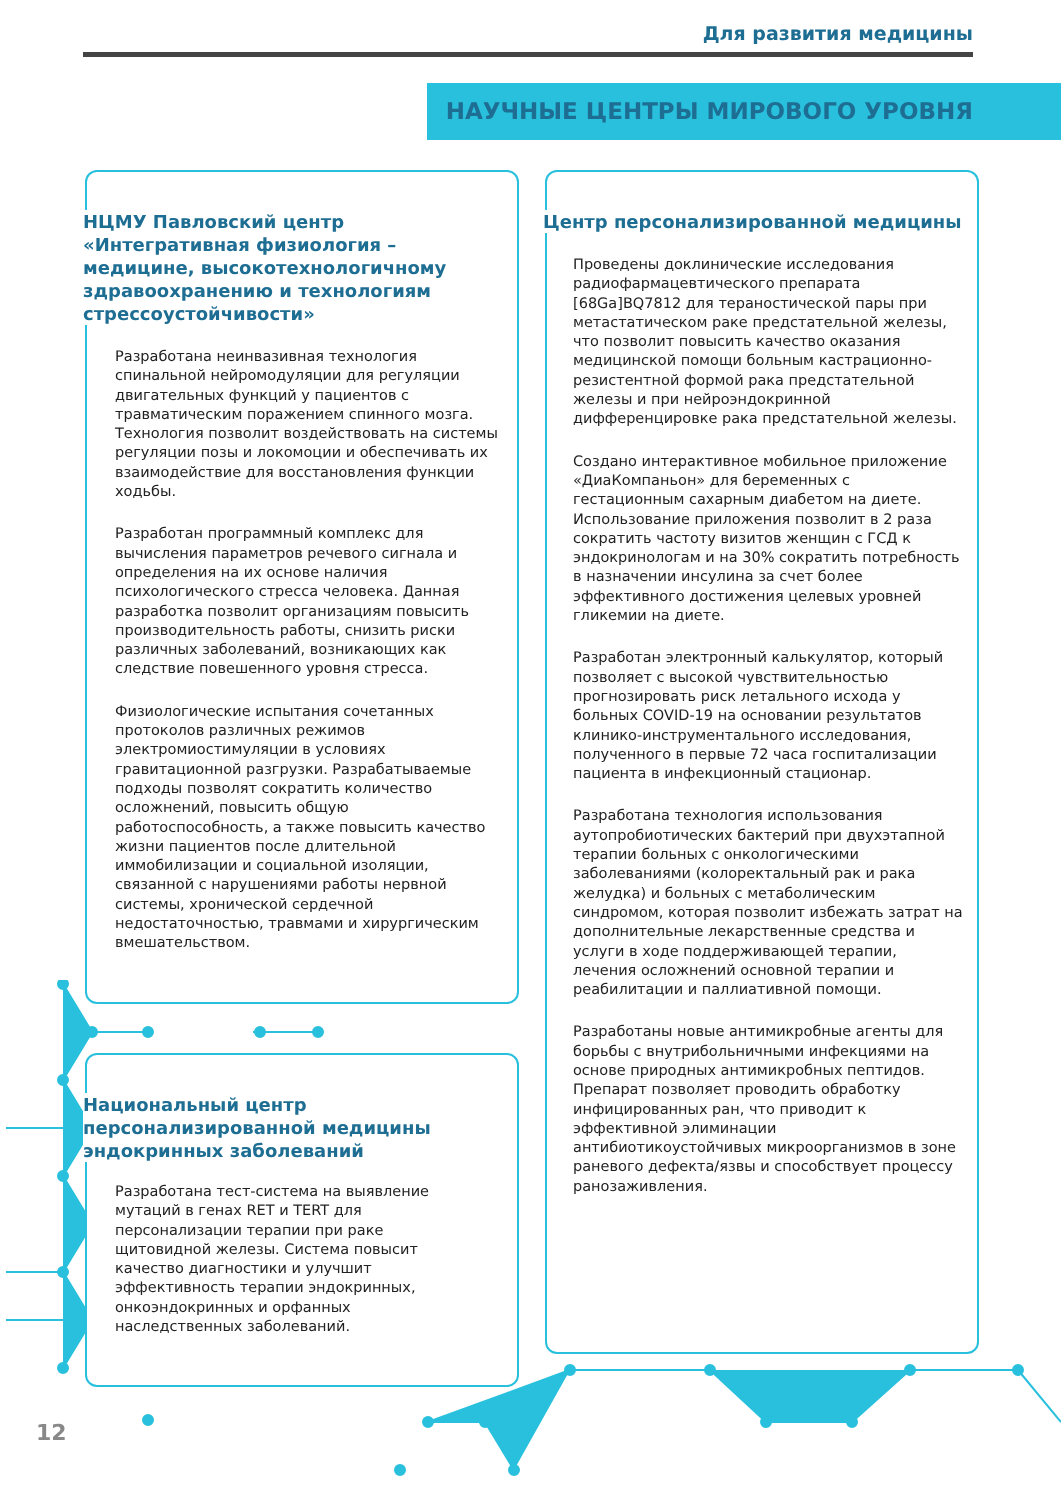Для развития медицины
НАУЧНЫЕ ЦЕНТРЫ МИРОВОГО УРОВНЯ
НЦМУ Павловский центр «Интегративная физиология – медицине, высокотехнологичному здравоохранению и технологиям стрессоустойчивости»
Разработана неинвазивная технология спинальной нейромодуляции для регуляции двигательных функций у пациентов с травматическим поражением спинного мозга. Технология позволит воздействовать на системы регуляции позы и локомоции и обеспечивать их взаимодействие для восстановления функции ходьбы.
Разработан программный комплекс для вычисления параметров речевого сигнала и определения на их основе наличия психологического стресса человека. Данная разработка позволит организациям повысить производительность работы, снизить риски различных заболеваний, возникающих как следствие повешенного уровня стресса.
Физиологические испытания сочетанных протоколов различных режимов электромиостимуляции в условиях гравитационной разгрузки. Разрабатываемые подходы позволят сократить количество осложнений, повысить общую работоспособность, а также повысить качество жизни пациентов после длительной иммобилизации и социальной изоляции, связанной с нарушениями работы нервной системы, хронической сердечной недостаточностью, травмами и хирургическим вмешательством.
Национальный центр персонализированной медицины эндокринных заболеваний
Разработана тест-система на выявление мутаций в генах RET и TERT для персонализации терапии при раке щитовидной железы. Система повысит качество диагностики и улучшит эффективность терапии эндокринных, онкоэндокринных и орфанных наследственных заболеваний.
Центр персонализированной медицины
Проведены доклинические исследования радиофармацевтического препарата [68Ga]BQ7812 для тераностической пары при метастатическом раке предстательной железы, что позволит повысить качество оказания медицинской помощи больным кастрационно-резистентной формой рака предстательной железы и при нейроэндокринной дифференцировке рака предстательной железы.
Создано интерактивное мобильное приложение «ДиаКомпаньон» для беременных с гестационным сахарным диабетом на диете. Использование приложения позволит в 2 раза сократить частоту визитов женщин с ГСД к эндокринологам и на 30% сократить потребность в назначении инсулина за счет более эффективного достижения целевых уровней гликемии на диете.
Разработан электронный калькулятор, который позволяет с высокой чувствительностью прогнозировать риск летального исхода у больных COVID-19 на основании результатов клинико-инструментального исследования, полученного в первые 72 часа госпитализации пациента в инфекционный стационар.
Разработана технология использования аутопробиотических бактерий при двухэтапной терапии больных с онкологическими заболеваниями (колоректальный рак и рака желудка) и больных с метаболическим синдромом, которая позволит избежать затрат на дополнительные лекарственные средства и услуги в ходе поддерживающей терапии, лечения осложнений основной терапии и реабилитации и паллиативной помощи.
Разработаны новые антимикробные агенты для борьбы с внутрибольничными инфекциями на основе природных антимикробных пептидов. Препарат позволяет проводить обработку инфицированных ран, что приводит к эффективной элиминации антибиотикоустойчивых микроорганизмов в зоне раневого дефекта/язвы и способствует процессу ранозаживления.
12